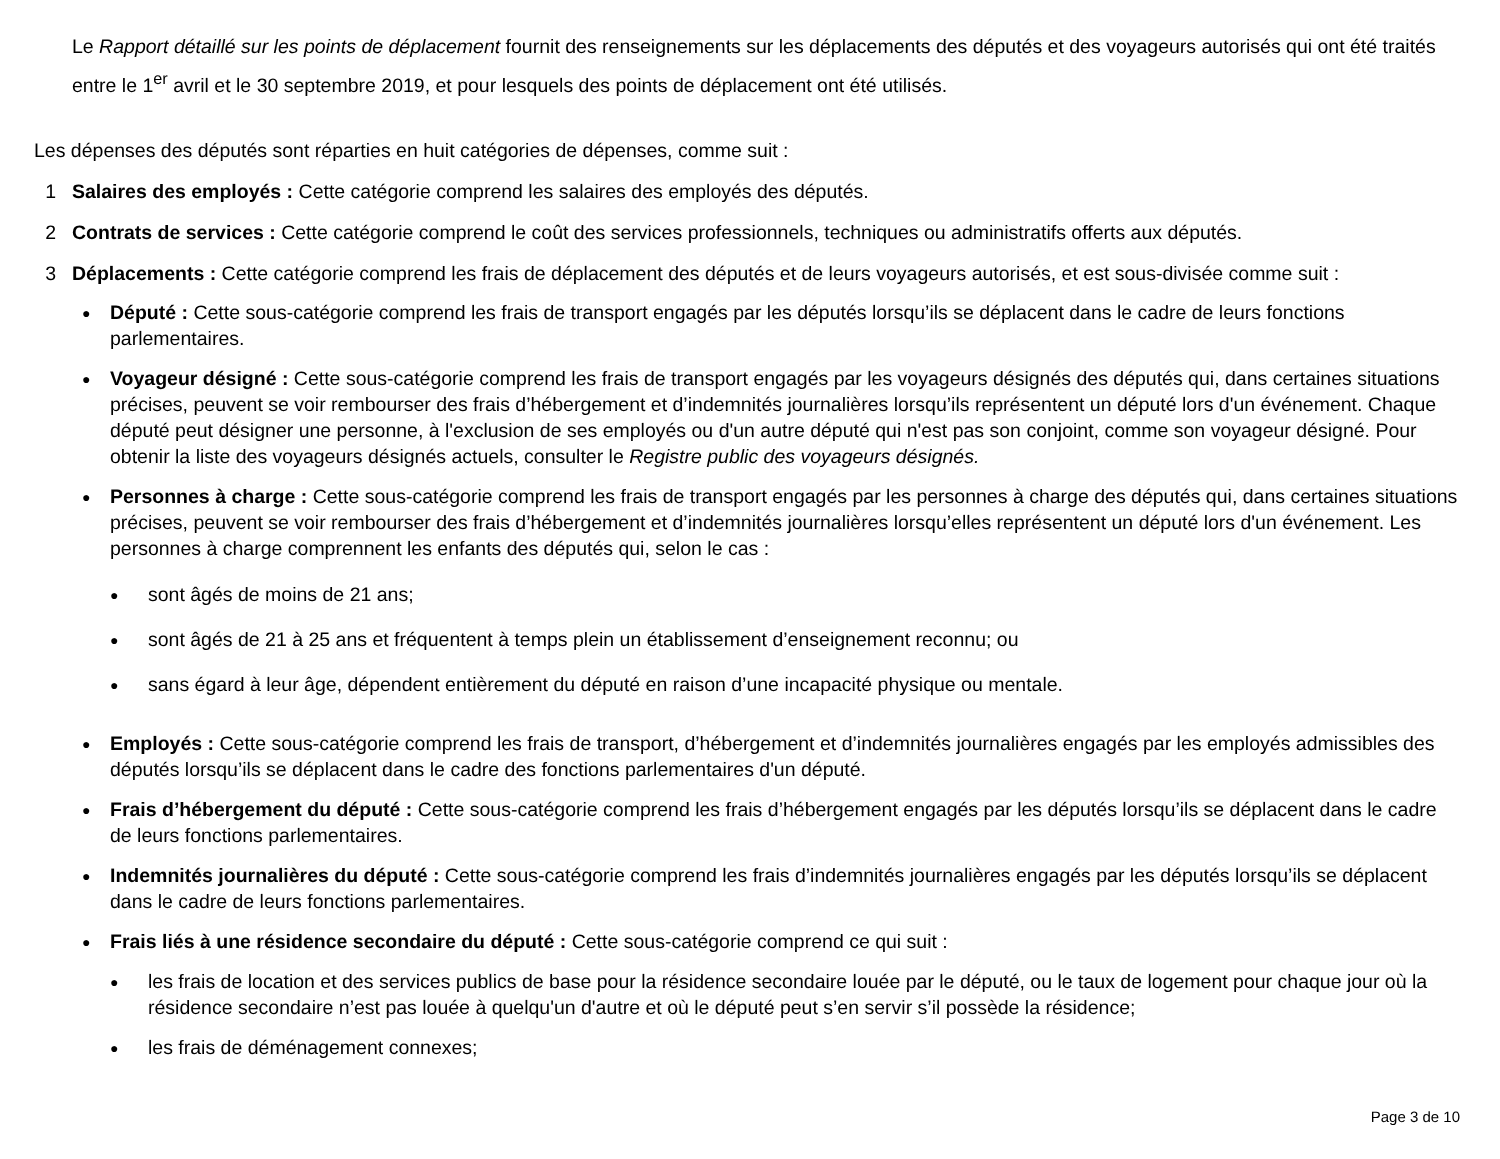Le Rapport détaillé sur les points de déplacement fournit des renseignements sur les déplacements des députés et des voyageurs autorisés qui ont été traités entre le 1<sup>er</sup> avril et le 30 septembre 2019, et pour lesquels des points de déplacement ont été utilisés.
Les dépenses des députés sont réparties en huit catégories de dépenses, comme suit :
1 Salaires des employés : Cette catégorie comprend les salaires des employés des députés.
2 Contrats de services : Cette catégorie comprend le coût des services professionnels, techniques ou administratifs offerts aux députés.
3 Déplacements : Cette catégorie comprend les frais de déplacement des députés et de leurs voyageurs autorisés, et est sous-divisée comme suit :
●
Député : Cette sous-catégorie comprend les frais de transport engagés par les députés lorsqu’ils se déplacent dans le cadre de leurs fonctions parlementaires.
●
Voyageur désigné : Cette sous-catégorie comprend les frais de transport engagés par les voyageurs désignés des députés qui, dans certaines situations précises, peuvent se voir rembourser des frais d’hébergement et d’indemnités journalières lorsqu’ils représentent un député lors d'un événement. Chaque député peut désigner une personne, à l'exclusion de ses employés ou d'un autre député qui n'est pas son conjoint, comme son voyageur désigné. Pour obtenir la liste des voyageurs désignés actuels, consulter le Registre public des voyageurs désignés.
●
Personnes à charge : Cette sous-catégorie comprend les frais de transport engagés par les personnes à charge des députés qui, dans certaines situations précises, peuvent se voir rembourser des frais d’hébergement et d’indemnités journalières lorsqu’elles représentent un député lors d'un événement. Les personnes à charge comprennent les enfants des députés qui, selon le cas :
●
sont âgés de moins de 21 ans;
●
sont âgés de 21 à 25 ans et fréquentent à temps plein un établissement d’enseignement reconnu; ou
●
sans égard à leur âge, dépendent entièrement du député en raison d’une incapacité physique ou mentale.
●
Employés : Cette sous-catégorie comprend les frais de transport, d’hébergement et d’indemnités journalières engagés par les employés admissibles des députés lorsqu’ils se déplacent dans le cadre des fonctions parlementaires d'un député.
●
Frais d’hébergement du député : Cette sous-catégorie comprend les frais d’hébergement engagés par les députés lorsqu’ils se déplacent dans le cadre de leurs fonctions parlementaires.
●
Indemnités journalières du député : Cette sous-catégorie comprend les frais d’indemnités journalières engagés par les députés lorsqu’ils se déplacent dans le cadre de leurs fonctions parlementaires.
●
Frais liés à une résidence secondaire du député : Cette sous-catégorie comprend ce qui suit :
●
les frais de location et des services publics de base pour la résidence secondaire louée par le député, ou le taux de logement pour chaque jour où la résidence secondaire n’est pas louée à quelqu'un d'autre et où le député peut s’en servir s’il possède la résidence;
●
les frais de déménagement connexes;
Page 3 de 10